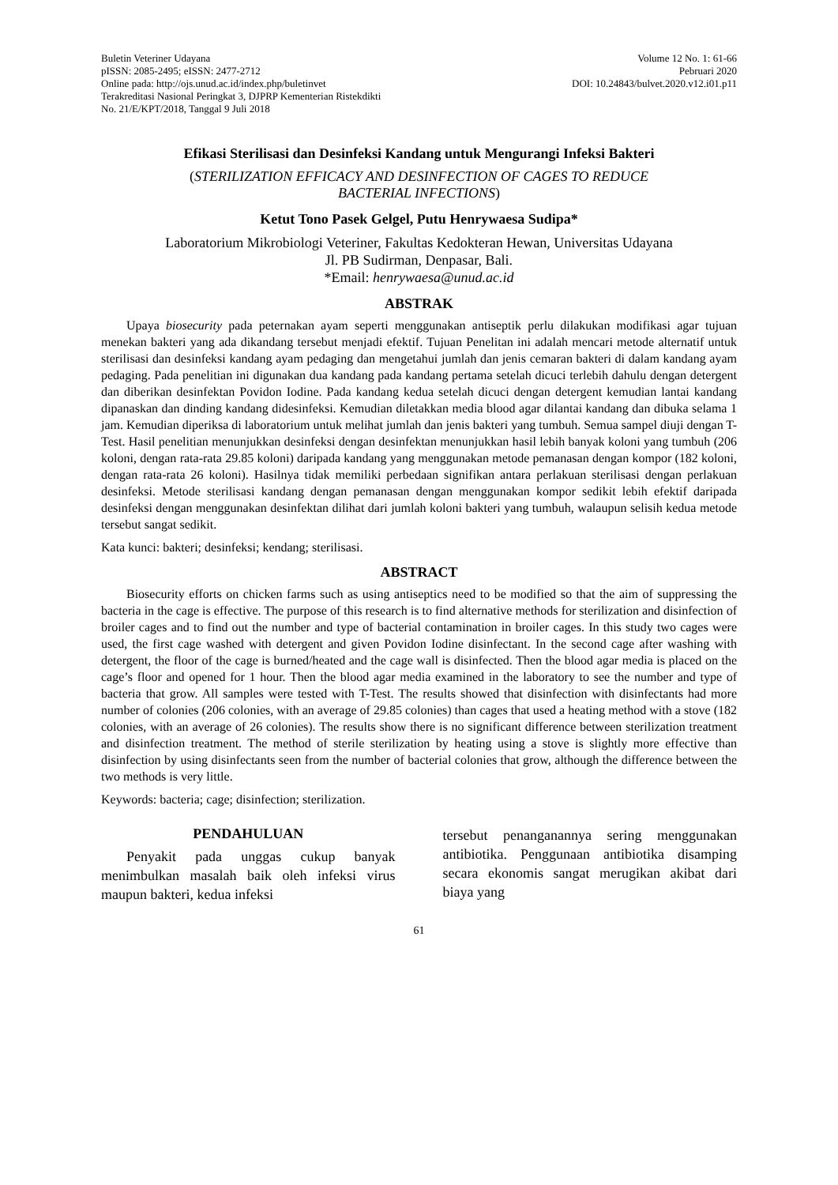Buletin Veteriner Udayana
pISSN: 2085-2495; eISSN: 2477-2712
Online pada: http://ojs.unud.ac.id/index.php/buletinvet
Terakreditasi Nasional Peringkat 3, DJPRP Kementerian Ristekdikti
No. 21/E/KPT/2018, Tanggal 9 Juli 2018
Volume 12 No. 1: 61-66
Pebruari 2020
DOI: 10.24843/bulvet.2020.v12.i01.p11
Efikasi Sterilisasi dan Desinfeksi Kandang untuk Mengurangi Infeksi Bakteri
(STERILIZATION EFFICACY AND DESINFECTION OF CAGES TO REDUCE
BACTERIAL INFECTIONS)
Ketut Tono Pasek Gelgel, Putu Henrywaesa Sudipa*
Laboratorium Mikrobiologi Veteriner, Fakultas Kedokteran Hewan, Universitas Udayana
Jl. PB Sudirman, Denpasar, Bali.
*Email: henrywaesa@unud.ac.id
ABSTRAK
Upaya biosecurity pada peternakan ayam seperti menggunakan antiseptik perlu dilakukan modifikasi agar tujuan menekan bakteri yang ada dikandang tersebut menjadi efektif. Tujuan Penelitan ini adalah mencari metode alternatif untuk sterilisasi dan desinfeksi kandang ayam pedaging dan mengetahui jumlah dan jenis cemaran bakteri di dalam kandang ayam pedaging. Pada penelitian ini digunakan dua kandang pada kandang pertama setelah dicuci terlebih dahulu dengan detergent dan diberikan desinfektan Povidon Iodine. Pada kandang kedua setelah dicuci dengan detergent kemudian lantai kandang dipanaskan dan dinding kandang didesinfeksi. Kemudian diletakkan media blood agar dilantai kandang dan dibuka selama 1 jam. Kemudian diperiksa di laboratorium untuk melihat jumlah dan jenis bakteri yang tumbuh. Semua sampel diuji dengan T-Test. Hasil penelitian menunjukkan desinfeksi dengan desinfektan menunjukkan hasil lebih banyak koloni yang tumbuh (206 koloni, dengan rata-rata 29.85 koloni) daripada kandang yang menggunakan metode pemanasan dengan kompor (182 koloni, dengan rata-rata 26 koloni). Hasilnya tidak memiliki perbedaan signifikan antara perlakuan sterilisasi dengan perlakuan desinfeksi. Metode sterilisasi kandang dengan pemanasan dengan menggunakan kompor sedikit lebih efektif daripada desinfeksi dengan menggunakan desinfektan dilihat dari jumlah koloni bakteri yang tumbuh, walaupun selisih kedua metode tersebut sangat sedikit.
Kata kunci: bakteri; desinfeksi; kendang; sterilisasi.
ABSTRACT
Biosecurity efforts on chicken farms such as using antiseptics need to be modified so that the aim of suppressing the bacteria in the cage is effective. The purpose of this research is to find alternative methods for sterilization and disinfection of broiler cages and to find out the number and type of bacterial contamination in broiler cages. In this study two cages were used, the first cage washed with detergent and given Povidon Iodine disinfectant. In the second cage after washing with detergent, the floor of the cage is burned/heated and the cage wall is disinfected. Then the blood agar media is placed on the cage’s floor and opened for 1 hour. Then the blood agar media examined in the laboratory to see the number and type of bacteria that grow. All samples were tested with T-Test. The results showed that disinfection with disinfectants had more number of colonies (206 colonies, with an average of 29.85 colonies) than cages that used a heating method with a stove (182 colonies, with an average of 26 colonies). The results show there is no significant difference between sterilization treatment and disinfection treatment. The method of sterile sterilization by heating using a stove is slightly more effective than disinfection by using disinfectants seen from the number of bacterial colonies that grow, although the difference between the two methods is very little.
Keywords: bacteria; cage; disinfection; sterilization.
PENDAHULUAN
Penyakit pada unggas cukup banyak menimbulkan masalah baik oleh infeksi virus maupun bakteri, kedua infeksi
tersebut penanganannya sering menggunakan antibiotika. Penggunaan antibiotika disamping secara ekonomis sangat merugikan akibat dari biaya yang
61